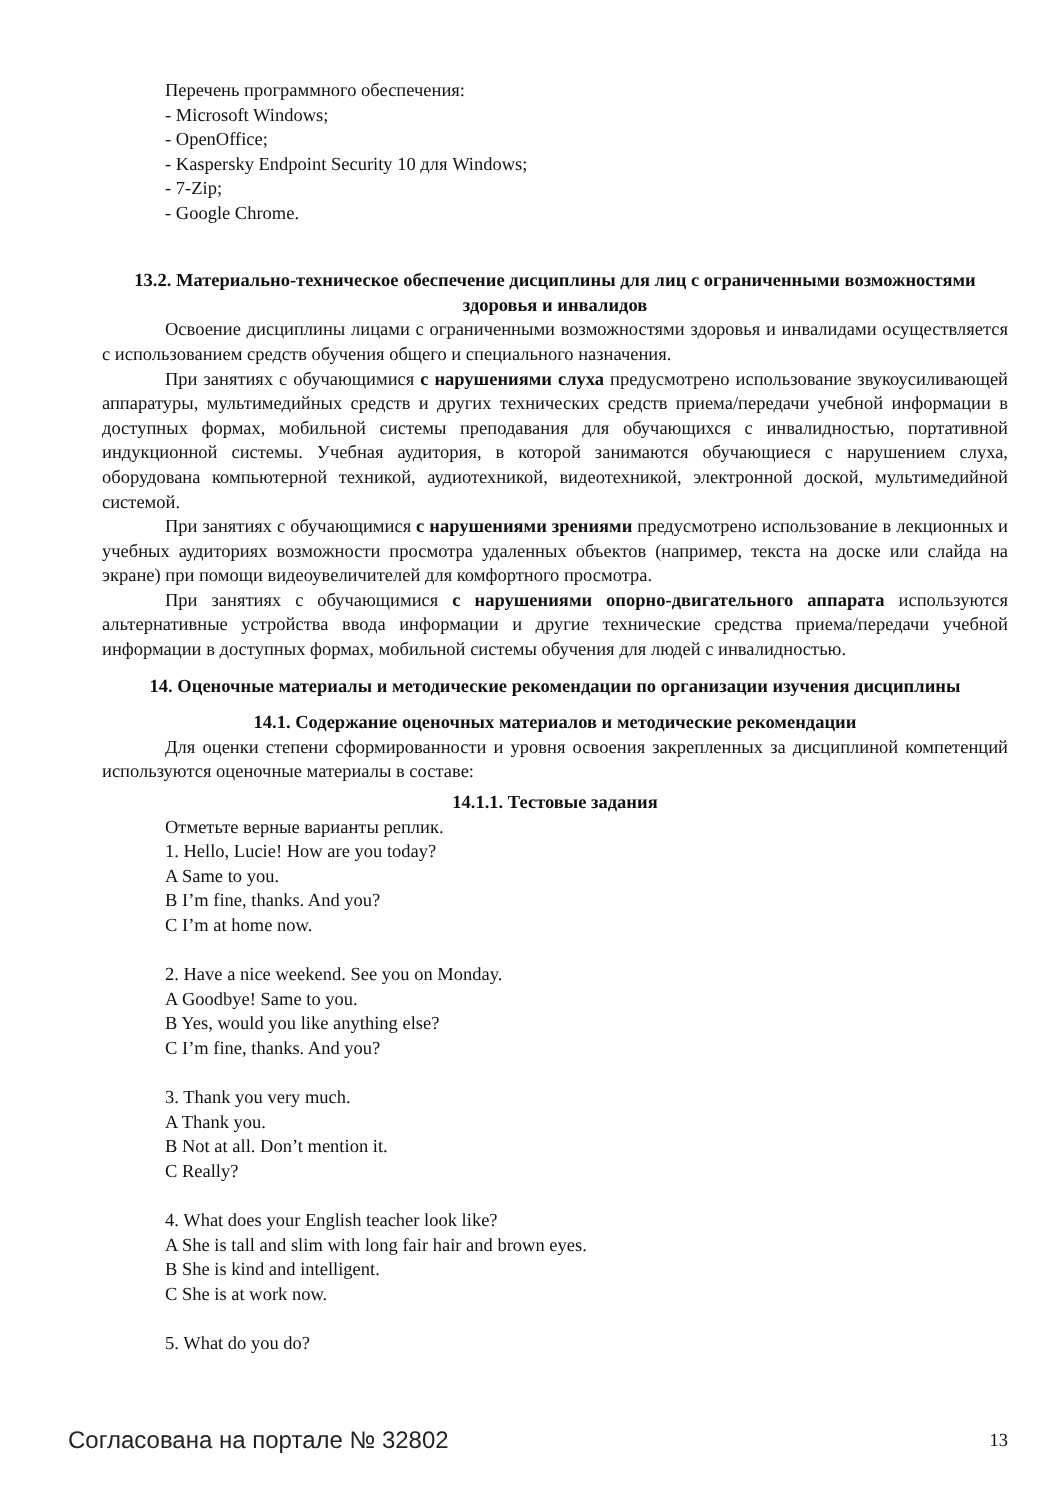Перечень программного обеспечения:
- Microsoft Windows;
- OpenOffice;
- Kaspersky Endpoint Security 10 для Windows;
- 7-Zip;
- Google Chrome.
13.2. Материально-техническое обеспечение дисциплины для лиц с ограниченными возможностями здоровья и инвалидов
Освоение дисциплины лицами с ограниченными возможностями здоровья и инвалидами осуществляется с использованием средств обучения общего и специального назначения.
При занятиях с обучающимися с нарушениями слуха предусмотрено использование звукоусиливающей аппаратуры, мультимедийных средств и других технических средств приема/передачи учебной информации в доступных формах, мобильной системы преподавания для обучающихся с инвалидностью, портативной индукционной системы. Учебная аудитория, в которой занимаются обучающиеся с нарушением слуха, оборудована компьютерной техникой, аудиотехникой, видеотехникой, электронной доской, мультимедийной системой.
При занятиях с обучающимися с нарушениями зрениями предусмотрено использование в лекционных и учебных аудиториях возможности просмотра удаленных объектов (например, текста на доске или слайда на экране) при помощи видеоувеличителей для комфортного просмотра.
При занятиях с обучающимися с нарушениями опорно-двигательного аппарата используются альтернативные устройства ввода информации и другие технические средства приема/передачи учебной информации в доступных формах, мобильной системы обучения для людей с инвалидностью.
14. Оценочные материалы и методические рекомендации по организации изучения дисциплины
14.1. Содержание оценочных материалов и методические рекомендации
Для оценки степени сформированности и уровня освоения закрепленных за дисциплиной компетенций используются оценочные материалы в составе:
14.1.1. Тестовые задания
Отметьте верные варианты реплик.
1. Hello, Lucie! How are you today?
A Same to you.
B I’m fine, thanks. And you?
C I’m at home now.
2. Have a nice weekend. See you on Monday.
A Goodbye! Same to you.
B Yes, would you like anything else?
C I’m fine, thanks. And you?
3. Thank you very much.
A Thank you.
B Not at all. Don’t mention it.
C Really?
4. What does your English teacher look like?
A She is tall and slim with long fair hair and brown eyes.
B She is kind and intelligent.
C She is at work now.
5. What do you do?
Согласована на портале № 32802 13